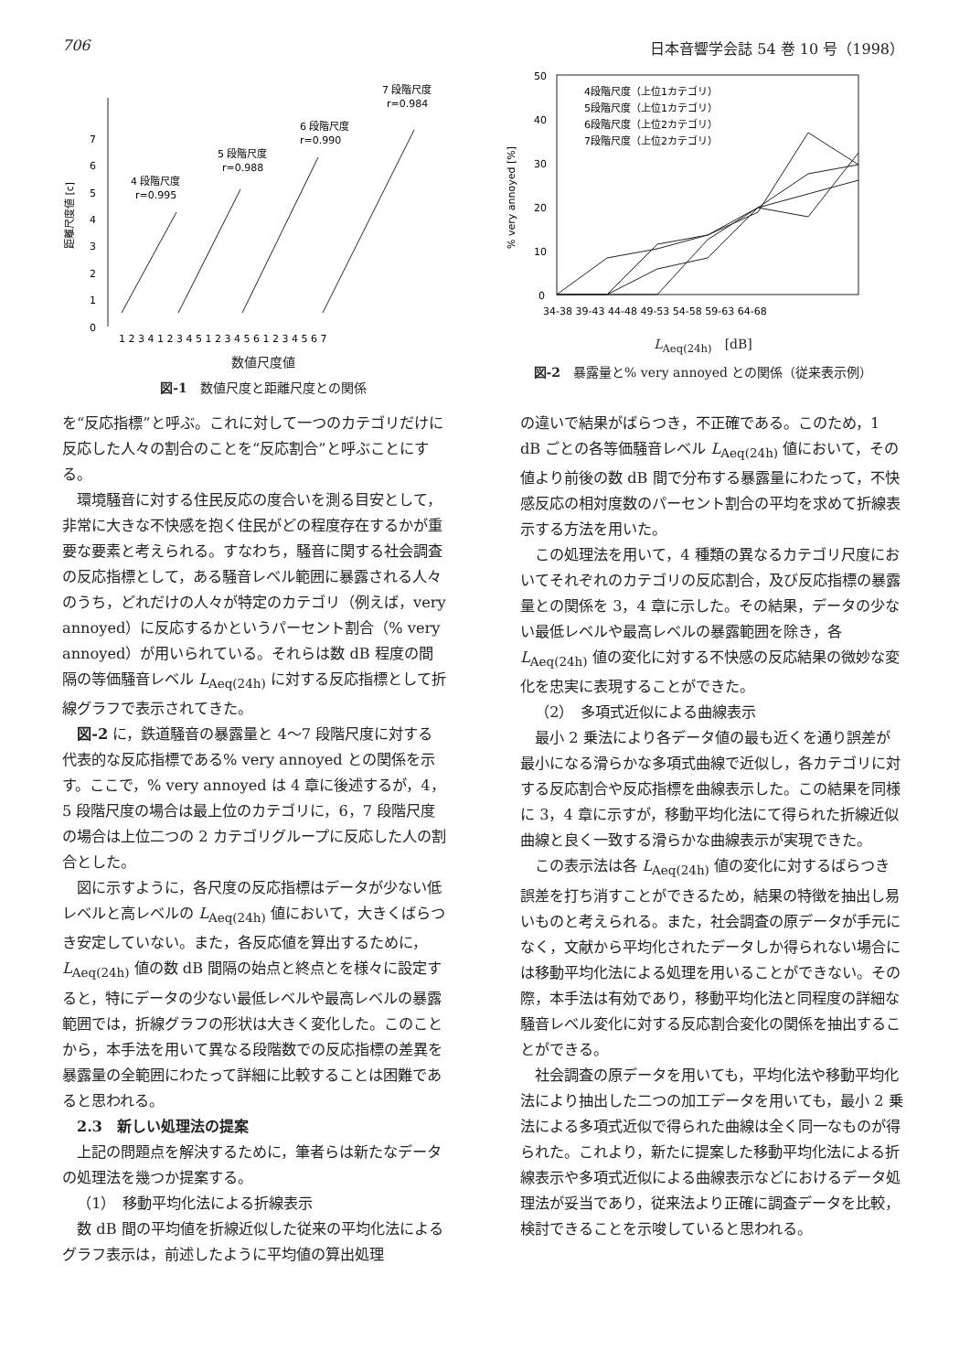706 日本音響学会誌 54 巻 10 号（1998）
0
1
2
3
4
5
6
7
距離尺度値 [c]
4 段階尺度
r=0.995
5 段階尺度
r=0.988
6 段階尺度
r=0.990
7 段階尺度
r=0.984
1 2 3 4 1 2 3 4 5 1 2 3 4 5 6 1 2 3 4 5 6 7
数値尺度値
図-1　数値尺度と距離尺度との関係
50
40
30
20
10
0
% very annoyed [%]
4段階尺度（上位1カテゴリ）
5段階尺度（上位1カテゴリ）
6段階尺度（上位2カテゴリ）
7段階尺度（上位2カテゴリ）
34-38 39-43 44-48 49-53 54-58 59-63 64-68
L<sub>Aeq(24h)</sub>　[dB]
図-2　暴露量と% very annoyed との関係（従来表示例）
を“反応指標”と呼ぶ。これに対して一つのカテゴリだけに反応した人々の割合のことを“反応割合”と呼ぶことにする。
環境騒音に対する住民反応の度合いを測る目安として，非常に大きな不快感を抱く住民がどの程度存在するかが重要な要素と考えられる。すなわち，騒音に関する社会調査の反応指標として，ある騒音レベル範囲に暴露される人々のうち，どれだけの人々が特定のカテゴリ（例えば，very annoyed）に反応するかというパーセント割合（% very annoyed）が用いられている。それらは数 dB 程度の間隔の等価騒音レベル L<sub>Aeq(24h)</sub> に対する反応指標として折線グラフで表示されてきた。
図-2 に，鉄道騒音の暴露量と 4〜7 段階尺度に対する代表的な反応指標である% very annoyed との関係を示す。ここで，% very annoyed は 4 章に後述するが，4，5 段階尺度の場合は最上位のカテゴリに，6，7 段階尺度の場合は上位二つの 2 カテゴリグループに反応した人の割合とした。
図に示すように，各尺度の反応指標はデータが少ない低レベルと高レベルの L<sub>Aeq(24h)</sub> 値において，大きくばらつき安定していない。また，各反応値を算出するために，L<sub>Aeq(24h)</sub> 値の数 dB 間隔の始点と終点とを様々に設定すると，特にデータの少ない最低レベルや最高レベルの暴露範囲では，折線グラフの形状は大きく変化した。このことから，本手法を用いて異なる段階数での反応指標の差異を暴露量の全範囲にわたって詳細に比較することは困難であると思われる。
2.3　新しい処理法の提案
上記の問題点を解決するために，筆者らは新たなデータの処理法を幾つか提案する。
（1）　移動平均化法による折線表示
数 dB 間の平均値を折線近似した従来の平均化法によるグラフ表示は，前述したように平均値の算出処理
の違いで結果がばらつき，不正確である。このため，1 dB ごとの各等価騒音レベル L<sub>Aeq(24h)</sub> 値において，その値より前後の数 dB 間で分布する暴露量にわたって，不快感反応の相対度数のパーセント割合の平均を求めて折線表示する方法を用いた。
この処理法を用いて，4 種類の異なるカテゴリ尺度においてそれぞれのカテゴリの反応割合，及び反応指標の暴露量との関係を 3，4 章に示した。その結果，データの少ない最低レベルや最高レベルの暴露範囲を除き，各 L<sub>Aeq(24h)</sub> 値の変化に対する不快感の反応結果の微妙な変化を忠実に表現することができた。
（2）　多項式近似による曲線表示
最小 2 乗法により各データ値の最も近くを通り誤差が最小になる滑らかな多項式曲線で近似し，各カテゴリに対する反応割合や反応指標を曲線表示した。この結果を同様に 3，4 章に示すが，移動平均化法にて得られた折線近似曲線と良く一致する滑らかな曲線表示が実現できた。
この表示法は各 L<sub>Aeq(24h)</sub> 値の変化に対するばらつき誤差を打ち消すことができるため，結果の特徴を抽出し易いものと考えられる。また，社会調査の原データが手元になく，文献から平均化されたデータしか得られない場合には移動平均化法による処理を用いることができない。その際，本手法は有効であり，移動平均化法と同程度の詳細な騒音レベル変化に対する反応割合変化の関係を抽出することができる。
社会調査の原データを用いても，平均化法や移動平均化法により抽出した二つの加工データを用いても，最小 2 乗法による多項式近似で得られた曲線は全く同一なものが得られた。これより，新たに提案した移動平均化法による折線表示や多項式近似による曲線表示などにおけるデータ処理法が妥当であり，従来法より正確に調査データを比較，検討できることを示唆していると思われる。